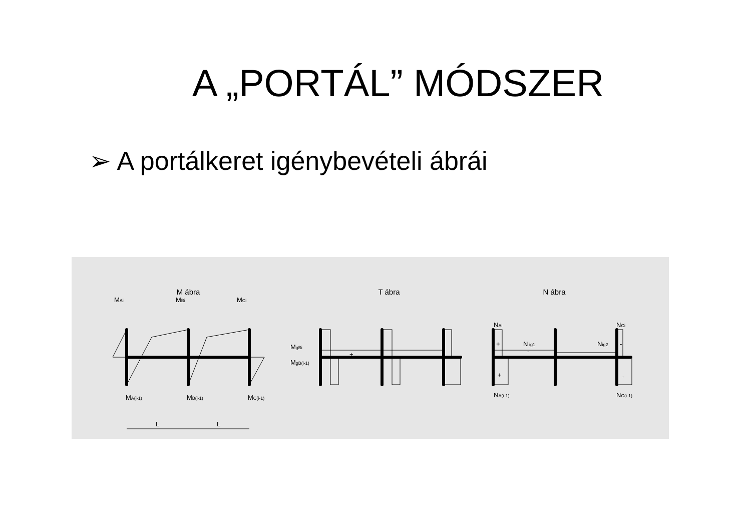A „PORTÁL” MÓDSZER
➢ A portálkeret igénybevételi ábrái
M ábra
T ábra
N ábra
MAi
MBi
MCi
MA(i-1)
MB(i-1)
MC(i-1)
L
L
MgBi
MgB(i-1)
+
NAi
NCi
NA(i-1)
NC(i-1)
N ig1
Nig2
+
+
-
-
-